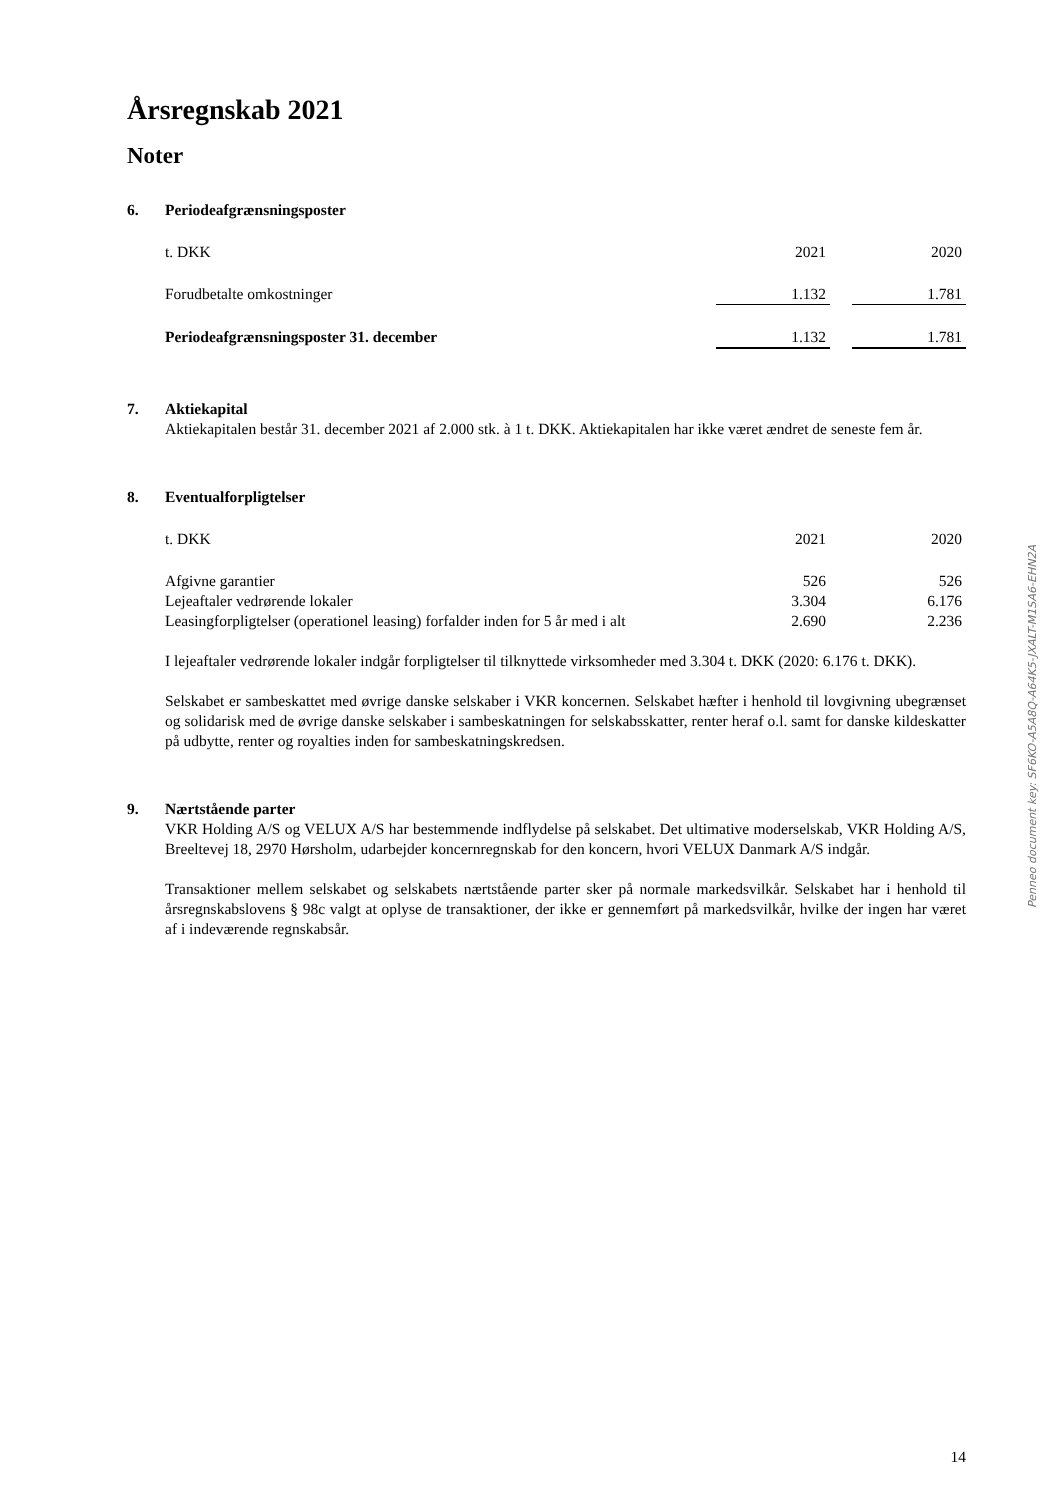Årsregnskab 2021
Noter
6. Periodeafgrænsningsposter
| t. DKK | 2021 | | 2020 |
| Forudbetalte omkostninger | 1.132 | | 1.781 |
| Periodeafgrænsningsposter 31. december | 1.132 | | 1.781 |
7. Aktiekapital
Aktiekapitalen består 31. december 2021 af 2.000 stk. à 1 t. DKK. Aktiekapitalen har ikke været ændret de seneste fem år.
8. Eventualforpligtelser
| t. DKK | 2021 | | 2020 |
| Afgivne garantier | 526 | | 526 |
| Lejeaftaler vedrørende lokaler | 3.304 | | 6.176 |
| Leasingforpligtelser (operationel leasing) forfalder inden for 5 år med i alt | 2.690 | | 2.236 |
I lejeaftaler vedrørende lokaler indgår forpligtelser til tilknyttede virksomheder med 3.304 t. DKK (2020: 6.176 t. DKK).
Selskabet er sambeskattet med øvrige danske selskaber i VKR koncernen. Selskabet hæfter i henhold til lovgivning ubegrænset og solidarisk med de øvrige danske selskaber i sambeskatningen for selskabsskatter, renter heraf o.l. samt for danske kildeskatter på udbytte, renter og royalties inden for sambeskatningskredsen.
9. Nærtstående parter
VKR Holding A/S og VELUX A/S har bestemmende indflydelse på selskabet. Det ultimative moderselskab, VKR Holding A/S, Breeltevej 18, 2970 Hørsholm, udarbejder koncernregnskab for den koncern, hvori VELUX Danmark A/S indgår.
Transaktioner mellem selskabet og selskabets nærtstående parter sker på normale markedsvilkår. Selskabet har i henhold til årsregnskabslovens § 98c valgt at oplyse de transaktioner, der ikke er gennemført på markedsvilkår, hvilke der ingen har været af i indeværende regnskabsår.
Penneo document key: SF6KO-A5A8Q-A64K5-JXALT-M1SA6-EHN2A
14